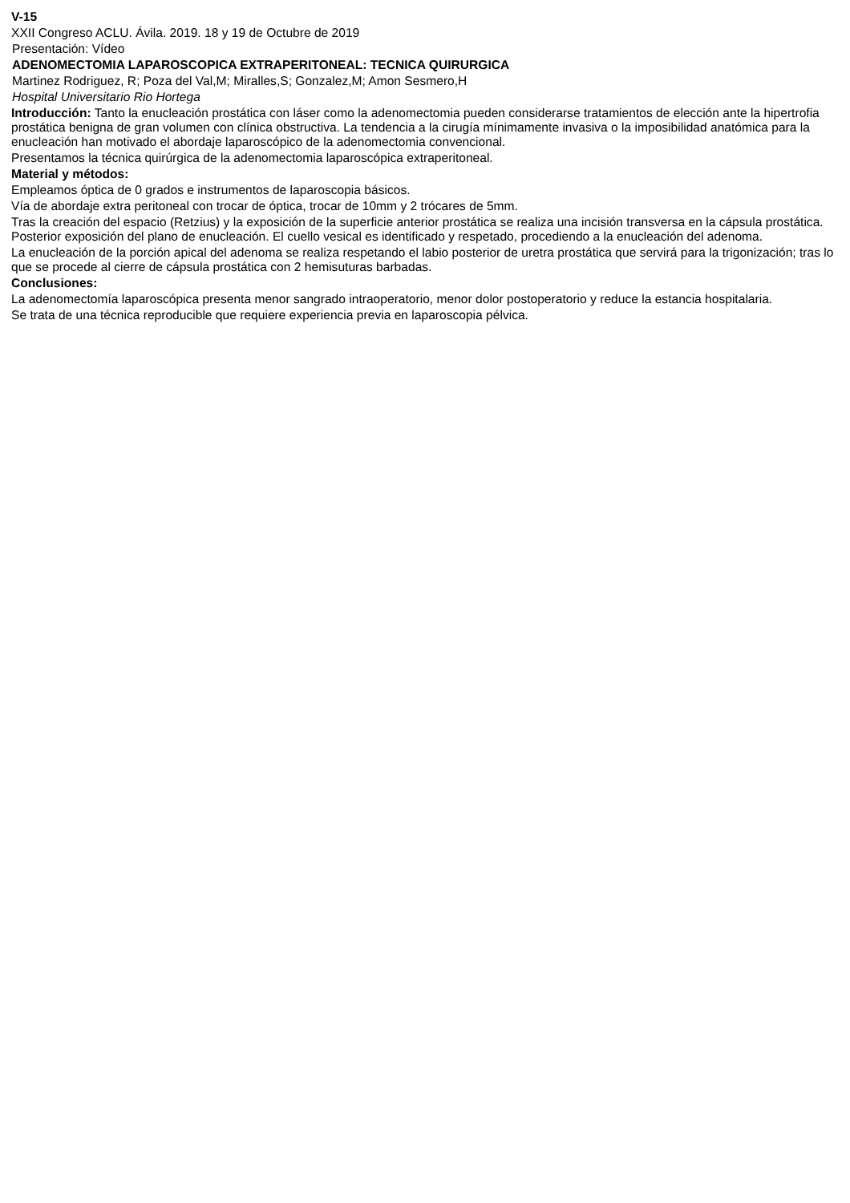V-15
XXII Congreso ACLU. Ávila. 2019. 18 y 19 de Octubre de 2019
Presentación: Vídeo
ADENOMECTOMIA LAPAROSCOPICA EXTRAPERITONEAL: TECNICA QUIRURGICA
Martinez Rodriguez, R; Poza del Val,M; Miralles,S; Gonzalez,M; Amon Sesmero,H
Hospital Universitario Rio Hortega
Introducción: Tanto la enucleación prostática con láser como la adenomectomia pueden considerarse tratamientos de elección ante la hipertrofia prostática benigna de gran volumen con clínica obstructiva. La tendencia a la cirugía mínimamente invasiva o la imposibilidad anatómica para la enucleación han motivado el abordaje laparoscópico de la adenomectomia convencional.
Presentamos la técnica quirúrgica de la adenomectomia laparoscópica extraperitoneal.
Material y métodos:
Empleamos óptica de 0 grados e instrumentos de laparoscopia básicos.
Vía de abordaje extra peritoneal con trocar de óptica, trocar de 10mm y 2 trócares de 5mm.
Tras la creación del espacio (Retzius) y la exposición de la superficie anterior prostática se realiza una incisión transversa en la cápsula prostática. Posterior exposición del plano de enucleación. El cuello vesical es identificado y respetado, procediendo a la enucleación del adenoma.
La enucleación de la porción apical del adenoma se realiza respetando el labio posterior de uretra prostática que servirá para la trigonización; tras lo que se procede al cierre de cápsula prostática con 2 hemisuturas barbadas.
Conclusiones:
La adenomectomía laparoscópica presenta menor sangrado intraoperatorio, menor dolor postoperatorio y reduce la estancia hospitalaria.
Se trata de una técnica reproducible que requiere experiencia previa en laparoscopia pélvica.